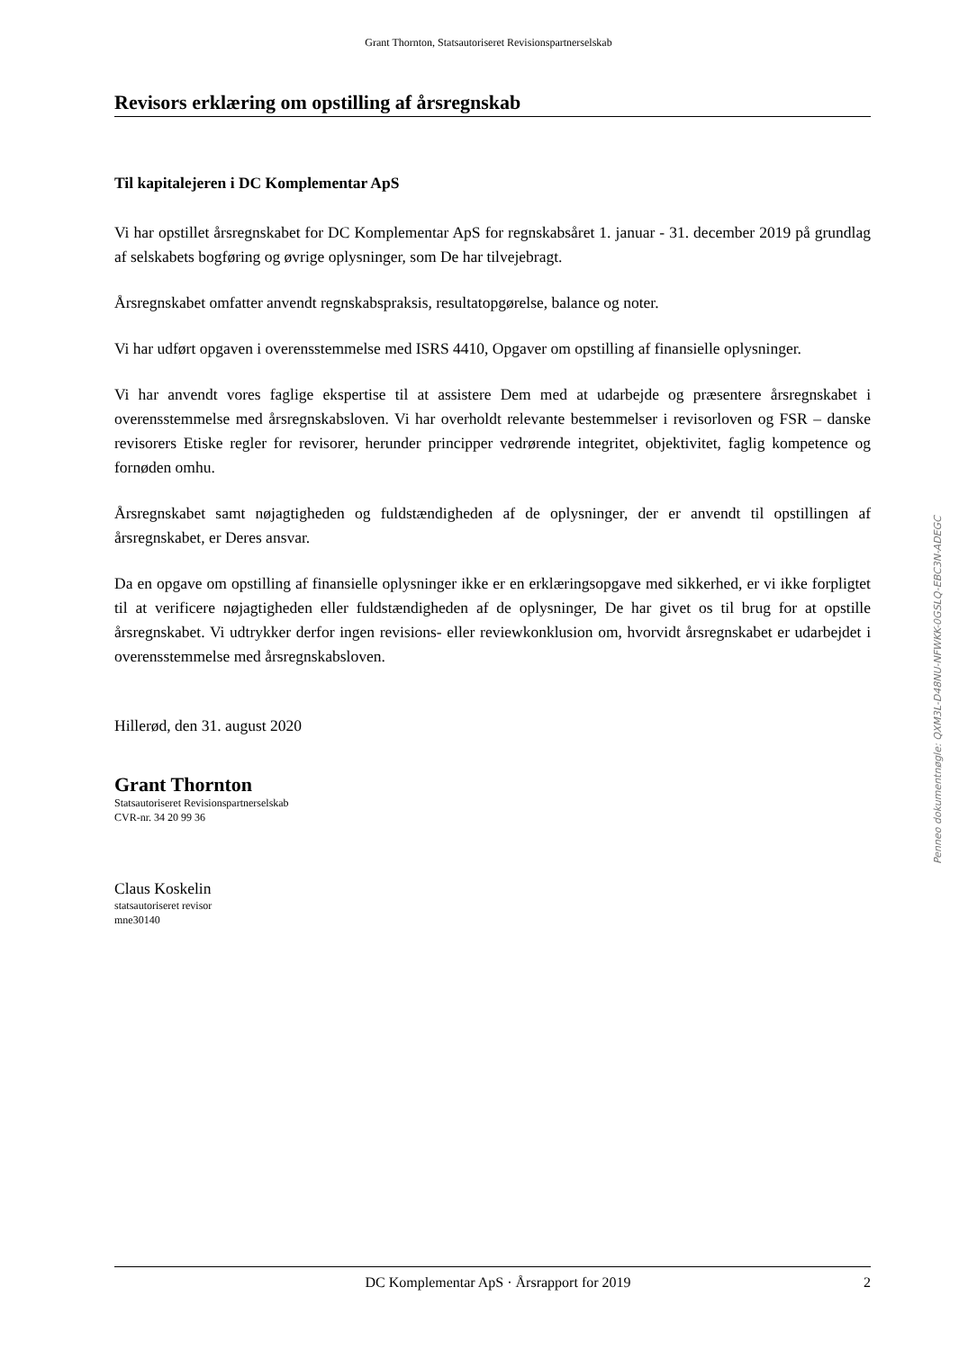Grant Thornton, Statsautoriseret Revisionspartnerselskab
Revisors erklæring om opstilling af årsregnskab
Til kapitalejeren i DC Komplementar ApS
Vi har opstillet årsregnskabet for DC Komplementar ApS for regnskabsåret 1. januar - 31. december 2019 på grundlag af selskabets bogføring og øvrige oplysninger, som De har tilvejebragt.
Årsregnskabet omfatter anvendt regnskabspraksis, resultatopgørelse, balance og noter.
Vi har udført opgaven i overensstemmelse med ISRS 4410, Opgaver om opstilling af finansielle oplysninger.
Vi har anvendt vores faglige ekspertise til at assistere Dem med at udarbejde og præsentere årsregnskabet i overensstemmelse med årsregnskabsloven. Vi har overholdt relevante bestemmelser i revisorloven og FSR – danske revisorers Etiske regler for revisorer, herunder principper vedrørende integritet, objektivitet, faglig kompetence og fornøden omhu.
Årsregnskabet samt nøjagtigheden og fuldstændigheden af de oplysninger, der er anvendt til opstillingen af årsregnskabet, er Deres ansvar.
Da en opgave om opstilling af finansielle oplysninger ikke er en erklæringsopgave med sikkerhed, er vi ikke forpligtet til at verificere nøjagtigheden eller fuldstændigheden af de oplysninger, De har givet os til brug for at opstille årsregnskabet. Vi udtrykker derfor ingen revisions- eller reviewkonklusion om, hvorvidt årsregnskabet er udarbejdet i overensstemmelse med årsregnskabsloven.
Hillerød, den 31. august 2020
Grant Thornton
Statsautoriseret Revisionspartnerselskab
CVR-nr. 34 20 99 36
Claus Koskelin
statsautoriseret revisor
mne30140
Penneo dokumentnøgle: QXM3L-D48NU-NFWKK-0GSLQ-EBC3N-ADEGC
DC Komplementar ApS · Årsrapport for 2019 2